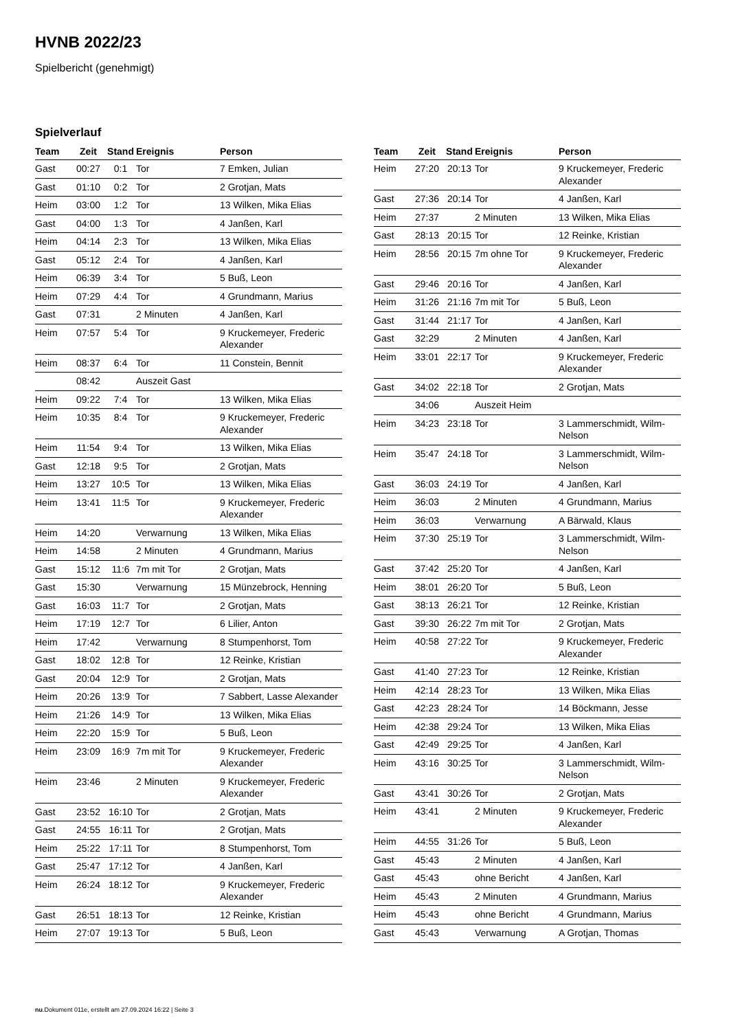HVNB 2022/23
Spielbericht (genehmigt)
Spielverlauf
| Team | Zeit | Stand | Ereignis | Person |
| --- | --- | --- | --- | --- |
| Gast | 00:27 | 0:1 | Tor | 7 Emken, Julian |
| Gast | 01:10 | 0:2 | Tor | 2 Grotjan, Mats |
| Heim | 03:00 | 1:2 | Tor | 13 Wilken, Mika Elias |
| Gast | 04:00 | 1:3 | Tor | 4 Janßen, Karl |
| Heim | 04:14 | 2:3 | Tor | 13 Wilken, Mika Elias |
| Gast | 05:12 | 2:4 | Tor | 4 Janßen, Karl |
| Heim | 06:39 | 3:4 | Tor | 5 Buß, Leon |
| Heim | 07:29 | 4:4 | Tor | 4 Grundmann, Marius |
| Gast | 07:31 | | 2 Minuten | 4 Janßen, Karl |
| Heim | 07:57 | 5:4 | Tor | 9 Kruckemeyer, Frederic Alexander |
| Heim | 08:37 | 6:4 | Tor | 11 Constein, Bennit |
| | 08:42 | | Auszeit Gast | |
| Heim | 09:22 | 7:4 | Tor | 13 Wilken, Mika Elias |
| Heim | 10:35 | 8:4 | Tor | 9 Kruckemeyer, Frederic Alexander |
| Heim | 11:54 | 9:4 | Tor | 13 Wilken, Mika Elias |
| Gast | 12:18 | 9:5 | Tor | 2 Grotjan, Mats |
| Heim | 13:27 | 10:5 | Tor | 13 Wilken, Mika Elias |
| Heim | 13:41 | 11:5 | Tor | 9 Kruckemeyer, Frederic Alexander |
| Heim | 14:20 | | Verwarnung | 13 Wilken, Mika Elias |
| Heim | 14:58 | | 2 Minuten | 4 Grundmann, Marius |
| Gast | 15:12 | 11:6 | 7m mit Tor | 2 Grotjan, Mats |
| Gast | 15:30 | | Verwarnung | 15 Münzebrock, Henning |
| Gast | 16:03 | 11:7 | Tor | 2 Grotjan, Mats |
| Heim | 17:19 | 12:7 | Tor | 6 Lilier, Anton |
| Heim | 17:42 | | Verwarnung | 8 Stumpenhorst, Tom |
| Gast | 18:02 | 12:8 | Tor | 12 Reinke, Kristian |
| Gast | 20:04 | 12:9 | Tor | 2 Grotjan, Mats |
| Heim | 20:26 | 13:9 | Tor | 7 Sabbert, Lasse Alexander |
| Heim | 21:26 | 14:9 | Tor | 13 Wilken, Mika Elias |
| Heim | 22:20 | 15:9 | Tor | 5 Buß, Leon |
| Heim | 23:09 | 16:9 | 7m mit Tor | 9 Kruckemeyer, Frederic Alexander |
| Heim | 23:46 | | 2 Minuten | 9 Kruckemeyer, Frederic Alexander |
| Gast | 23:52 | 16:10 | Tor | 2 Grotjan, Mats |
| Gast | 24:55 | 16:11 | Tor | 2 Grotjan, Mats |
| Heim | 25:22 | 17:11 | Tor | 8 Stumpenhorst, Tom |
| Gast | 25:47 | 17:12 | Tor | 4 Janßen, Karl |
| Heim | 26:24 | 18:12 | Tor | 9 Kruckemeyer, Frederic Alexander |
| Gast | 26:51 | 18:13 | Tor | 12 Reinke, Kristian |
| Heim | 27:07 | 19:13 | Tor | 5 Buß, Leon |
| Team | Zeit | Stand | Ereignis | Person |
| --- | --- | --- | --- | --- |
| Heim | 27:20 | 20:13 | Tor | 9 Kruckemeyer, Frederic Alexander |
| Gast | 27:36 | 20:14 | Tor | 4 Janßen, Karl |
| Heim | 27:37 | | 2 Minuten | 13 Wilken, Mika Elias |
| Gast | 28:13 | 20:15 | Tor | 12 Reinke, Kristian |
| Heim | 28:56 | 20:15 | 7m ohne Tor | 9 Kruckemeyer, Frederic Alexander |
| Gast | 29:46 | 20:16 | Tor | 4 Janßen, Karl |
| Heim | 31:26 | 21:16 | 7m mit Tor | 5 Buß, Leon |
| Gast | 31:44 | 21:17 | Tor | 4 Janßen, Karl |
| Gast | 32:29 | | 2 Minuten | 4 Janßen, Karl |
| Heim | 33:01 | 22:17 | Tor | 9 Kruckemeyer, Frederic Alexander |
| Gast | 34:02 | 22:18 | Tor | 2 Grotjan, Mats |
| | 34:06 | | Auszeit Heim | |
| Heim | 34:23 | 23:18 | Tor | 3 Lammerschmidt, Wilm-Nelson |
| Heim | 35:47 | 24:18 | Tor | 3 Lammerschmidt, Wilm-Nelson |
| Gast | 36:03 | 24:19 | Tor | 4 Janßen, Karl |
| Heim | 36:03 | | 2 Minuten | 4 Grundmann, Marius |
| Heim | 36:03 | | Verwarnung | A Bärwald, Klaus |
| Heim | 37:30 | 25:19 | Tor | 3 Lammerschmidt, Wilm-Nelson |
| Gast | 37:42 | 25:20 | Tor | 4 Janßen, Karl |
| Heim | 38:01 | 26:20 | Tor | 5 Buß, Leon |
| Gast | 38:13 | 26:21 | Tor | 12 Reinke, Kristian |
| Gast | 39:30 | 26:22 | 7m mit Tor | 2 Grotjan, Mats |
| Heim | 40:58 | 27:22 | Tor | 9 Kruckemeyer, Frederic Alexander |
| Gast | 41:40 | 27:23 | Tor | 12 Reinke, Kristian |
| Heim | 42:14 | 28:23 | Tor | 13 Wilken, Mika Elias |
| Gast | 42:23 | 28:24 | Tor | 14 Böckmann, Jesse |
| Heim | 42:38 | 29:24 | Tor | 13 Wilken, Mika Elias |
| Gast | 42:49 | 29:25 | Tor | 4 Janßen, Karl |
| Heim | 43:16 | 30:25 | Tor | 3 Lammerschmidt, Wilm-Nelson |
| Gast | 43:41 | 30:26 | Tor | 2 Grotjan, Mats |
| Heim | 43:41 | | 2 Minuten | 9 Kruckemeyer, Frederic Alexander |
| Heim | 44:55 | 31:26 | Tor | 5 Buß, Leon |
| Gast | 45:43 | | 2 Minuten | 4 Janßen, Karl |
| Gast | 45:43 | | ohne Bericht | 4 Janßen, Karl |
| Heim | 45:43 | | 2 Minuten | 4 Grundmann, Marius |
| Heim | 45:43 | | ohne Bericht | 4 Grundmann, Marius |
| Gast | 45:43 | | Verwarnung | A Grotjan, Thomas |
nu.Dokument 011e, erstellt am 27.09.2024 16:22 | Seite 3